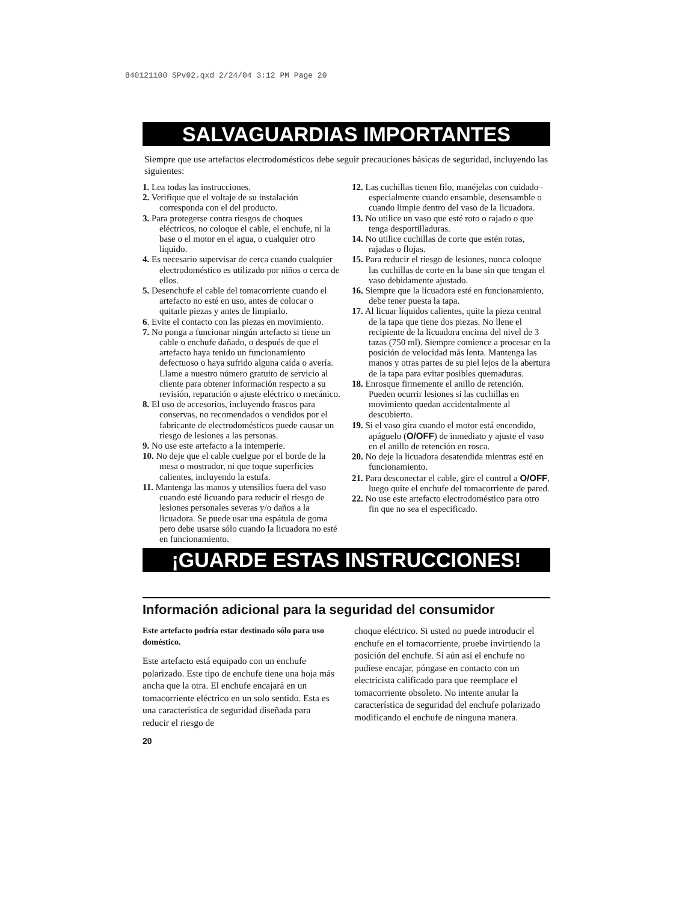840121100 SPv02.qxd 2/24/04 3:12 PM Page 20
SALVAGUARDIAS IMPORTANTES
Siempre que use artefactos electrodomésticos debe seguir precauciones básicas de seguridad, incluyendo las siguientes:
1. Lea todas las instrucciones.
2. Verifique que el voltaje de su instalación corresponda con el del producto.
3. Para protegerse contra riesgos de choques eléctricos, no coloque el cable, el enchufe, ni la base o el motor en el agua, o cualquier otro líquido.
4. Es necesario supervisar de cerca cuando cualquier electrodoméstico es utilizado por niños o cerca de ellos.
5. Desenchufe el cable del tomacorriente cuando el artefacto no esté en uso, antes de colocar o quitarle piezas y antes de limpiarlo.
6. Evite el contacto con las piezas en movimiento.
7. No ponga a funcionar ningún artefacto si tiene un cable o enchufe dañado, o después de que el artefacto haya tenido un funcionamiento defectuoso o haya sufrido alguna caída o avería. Llame a nuestro número gratuito de servicio al cliente para obtener información respecto a su revisión, reparación o ajuste eléctrico o mecánico.
8. El uso de accesorios, incluyendo frascos para conservas, no recomendados o vendidos por el fabricante de electrodomésticos puede causar un riesgo de lesiones a las personas.
9. No use este artefacto a la intemperie.
10. No deje que el cable cuelgue por el borde de la mesa o mostrador, ni que toque superficies calientes, incluyendo la estufa.
11. Mantenga las manos y utensilios fuera del vaso cuando esté licuando para reducir el riesgo de lesiones personales severas y/o daños a la licuadora. Se puede usar una espátula de goma pero debe usarse sólo cuando la licuadora no esté en funcionamiento.
12. Las cuchillas tienen filo, manéjelas con cuidado–especialmente cuando ensamble, desensamble o cuando limpie dentro del vaso de la licuadora.
13. No utilice un vaso que esté roto o rajado o que tenga desportilladuras.
14. No utilice cuchillas de corte que estén rotas, rajadas o flojas.
15. Para reducir el riesgo de lesiones, nunca coloque las cuchillas de corte en la base sin que tengan el vaso debidamente ajustado.
16. Siempre que la licuadora esté en funcionamiento, debe tener puesta la tapa.
17. Al licuar líquidos calientes, quite la pieza central de la tapa que tiene dos piezas. No llene el recipiente de la licuadora encima del nivel de 3 tazas (750 ml). Siempre comience a procesar en la posición de velocidad más lenta. Mantenga las manos y otras partes de su piel lejos de la abertura de la tapa para evitar posibles quemaduras.
18. Enrosque firmemente el anillo de retención. Pueden ocurrir lesiones si las cuchillas en movimiento quedan accidentalmente al descubierto.
19. Si el vaso gira cuando el motor está encendido, apáguelo (O/OFF) de inmediato y ajuste el vaso en el anillo de retención en rosca.
20. No deje la licuadora desatendida mientras esté en funcionamiento.
21. Para desconectar el cable, gire el control a O/OFF, luego quite el enchufe del tomacorriente de pared.
22. No use este artefacto electrodoméstico para otro fin que no sea el especificado.
¡GUARDE ESTAS INSTRUCCIONES!
Información adicional para la seguridad del consumidor
Este artefacto podría estar destinado sólo para uso doméstico.
Este artefacto está equipado con un enchufe polarizado. Este tipo de enchufe tiene una hoja más ancha que la otra. El enchufe encajará en un tomacorriente eléctrico en un solo sentido. Esta es una característica de seguridad diseñada para reducir el riesgo de
choque eléctrico. Si usted no puede introducir el enchufe en el tomacorriente, pruebe invirtiendo la posición del enchufe. Si aún así el enchufe no pudiese encajar, póngase en contacto con un electricista calificado para que reemplace el tomacorriente obsoleto. No intente anular la característica de seguridad del enchufe polarizado modificando el enchufe de ninguna manera.
20